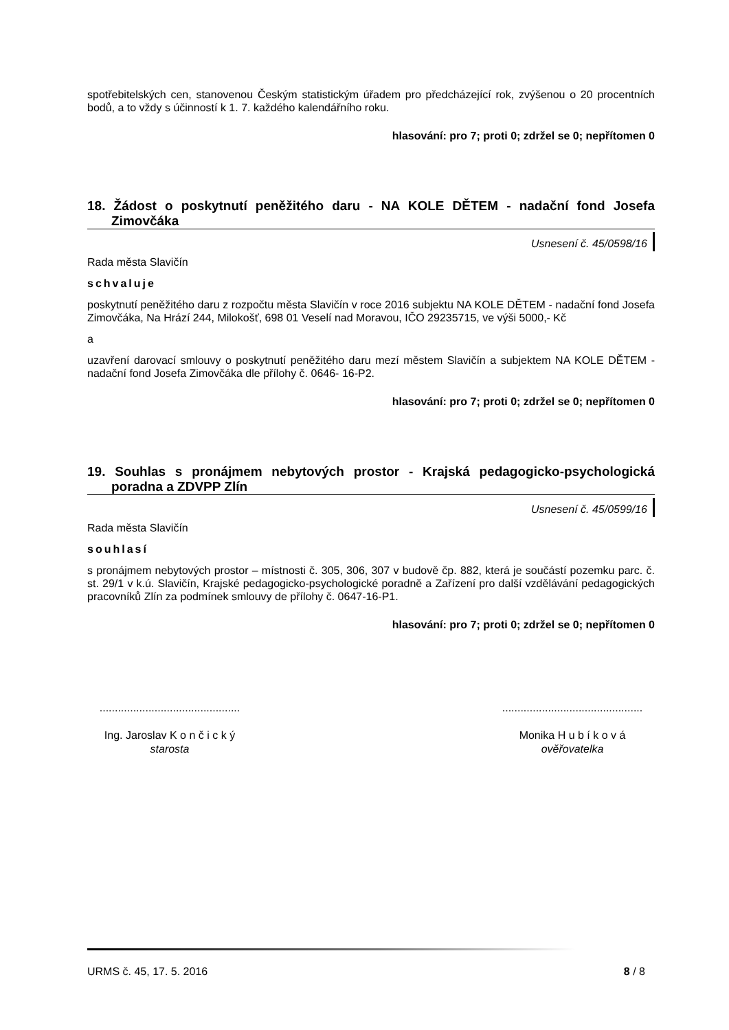spotřebitelských cen, stanovenou Českým statistickým úřadem pro předcházející rok, zvýšenou o 20 procentních bodů, a to vždy s účinností k 1. 7. každého kalendářního roku.
hlasování: pro 7; proti 0; zdržel se 0; nepřítomen 0
18. Žádost o poskytnutí peněžitého daru - NA KOLE DĚTEM - nadační fond Josefa Zimovčáka
Usnesení č. 45/0598/16
Rada města Slavičín
schvaluje
poskytnutí peněžitého daru z rozpočtu města Slavičín v roce 2016 subjektu NA KOLE DĚTEM - nadační fond Josefa Zimovčáka, Na Hrází 244, Milokošť, 698 01 Veselí nad Moravou, IČO 29235715, ve výši 5000,- Kč
a
uzavření darovací smlouvy o poskytnutí peněžitého daru mezí městem Slavičín a subjektem NA KOLE DĚTEM - nadační fond Josefa Zimovčáka dle přílohy č. 0646- 16-P2.
hlasování: pro 7; proti 0; zdržel se 0; nepřítomen 0
19. Souhlas s pronájmem nebytových prostor - Krajská pedagogicko-psychologická poradna a ZDVPP Zlín
Usnesení č. 45/0599/16
Rada města Slavičín
souhlasí
s pronájmem nebytových prostor – místnosti č. 305, 306, 307 v budově čp. 882, která je součástí pozemku parc. č. st. 29/1 v k.ú. Slavičín, Krajské pedagogicko-psychologické poradně a Zařízení pro další vzdělávání pedagogických pracovníků Zlín za podmínek smlouvy de přílohy č. 0647-16-P1.
hlasování: pro 7; proti 0; zdržel se 0; nepřítomen 0
..............................................
Ing. Jaroslav K o n č i c k ý
starosta
..............................................
Monika H u b í k o v á
ověřovatelka
URMS č. 45, 17. 5. 2016 8 / 8